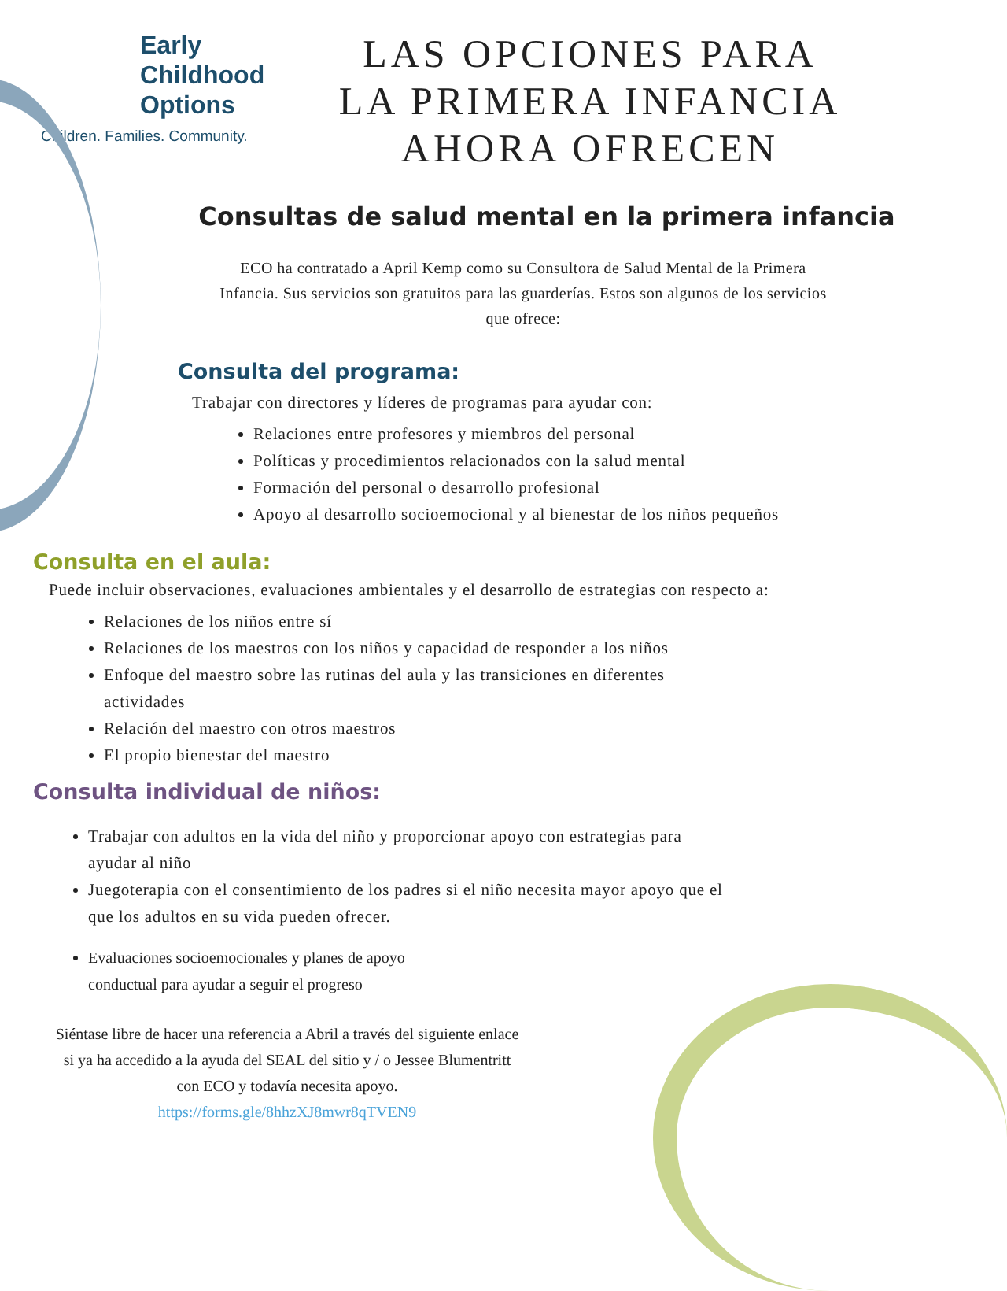Early
Childhood
Options
Children. Families. Community.
LAS OPCIONES PARA
LA PRIMERA INFANCIA
AHORA OFRECEN
Consultas de salud mental en la primera infancia
ECO ha contratado a April Kemp como su Consultora de Salud Mental de la Primera Infancia. Sus servicios son gratuitos para las guarderías. Estos son algunos de los servicios que ofrece:
Consulta del programa:
Trabajar con directores y líderes de programas para ayudar con:
Relaciones entre profesores y miembros del personal
Políticas y procedimientos relacionados con la salud mental
Formación del personal o desarrollo profesional
Apoyo al desarrollo socioemocional y al bienestar de los niños pequeños
Consulta en el aula:
Puede incluir observaciones, evaluaciones ambientales y el desarrollo de estrategias con respecto a:
Relaciones de los niños entre sí
Relaciones de los maestros con los niños y capacidad de responder a los niños
Enfoque del maestro sobre las rutinas del aula y las transiciones en diferentes actividades
Relación del maestro con otros maestros
El propio bienestar del maestro
Consulta individual de niños:
Trabajar con adultos en la vida del niño y proporcionar apoyo con estrategias para ayudar al niño
Juegoterapia con el consentimiento de los padres si el niño necesita mayor apoyo que el que los adultos en su vida pueden ofrecer.
Evaluaciones socioemocionales y planes de apoyo conductual para ayudar a seguir el progreso
Siéntase libre de hacer una referencia a Abril a través del siguiente enlace si ya ha accedido a la ayuda del SEAL del sitio y / o Jessee Blumentritt con ECO y todavía necesita apoyo.
https://forms.gle/8hhzXJ8mwr8qTVEN9